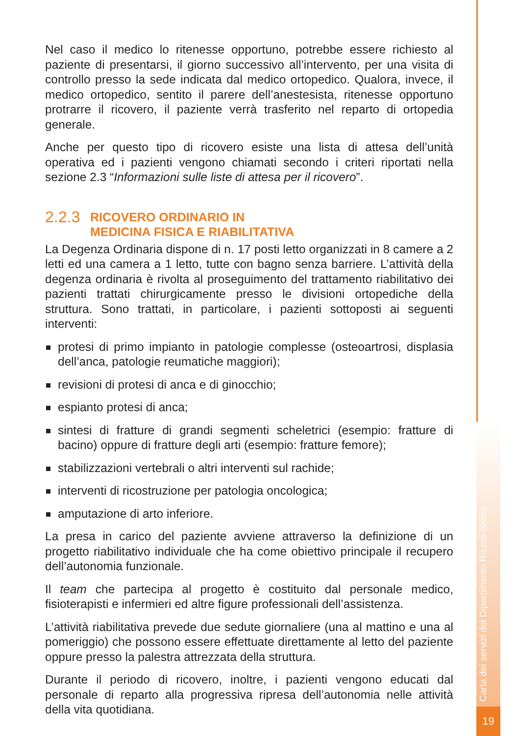Nel caso il medico lo ritenesse opportuno, potrebbe essere richiesto al paziente di presentarsi, il giorno successivo all’intervento, per una visita di controllo presso la sede indicata dal medico ortopedico. Qualora, invece, il medico ortopedico, sentito il parere dell’anestesista, ritenesse opportuno protrarre il ricovero, il paziente verrà trasferito nel reparto di ortopedia generale.
Anche per questo tipo di ricovero esiste una lista di attesa dell’unità operativa ed i pazienti vengono chiamati secondo i criteri riportati nella sezione 2.3 “Informazioni sulle liste di attesa per il ricovero”.
2.2.3 RICOVERO ORDINARIO IN
MEDICINA FISICA E RIABILITATIVA
La Degenza Ordinaria dispone di n. 17 posti letto organizzati in 8 camere a 2 letti ed una camera a 1 letto, tutte con bagno senza barriere. L’attività della degenza ordinaria è rivolta al proseguimento del trattamento riabilitativo dei pazienti trattati chirurgicamente presso le divisioni ortopediche della struttura. Sono trattati, in particolare, i pazienti sottoposti ai seguenti interventi:
protesi di primo impianto in patologie complesse (osteoartrosi, displasia dell’anca, patologie reumatiche maggiori);
revisioni di protesi di anca e di ginocchio;
espianto protesi di anca;
sintesi di fratture di grandi segmenti scheletrici (esempio: fratture di bacino) oppure di fratture degli arti (esempio: fratture femore);
stabilizzazioni vertebrali o altri interventi sul rachide;
interventi di ricostruzione per patologia oncologica;
amputazione di arto inferiore.
La presa in carico del paziente avviene attraverso la definizione di un progetto riabilitativo individuale che ha come obiettivo principale il recupero dell’autonomia funzionale.
Il team che partecipa al progetto è costituito dal personale medico, fisioterapisti e infermieri ed altre figure professionali dell’assistenza.
L’attività riabilitativa prevede due sedute giornaliere (una al mattino e una al pomeriggio) che possono essere effettuate direttamente al letto del paziente oppure presso la palestra attrezzata della struttura.
Durante il periodo di ricovero, inoltre, i pazienti vengono educati dal personale di reparto alla progressiva ripresa dell’autonomia nelle attività della vita quotidiana.
Carta dei servizi del Dipartimento Rizzoli-Sicilia
19